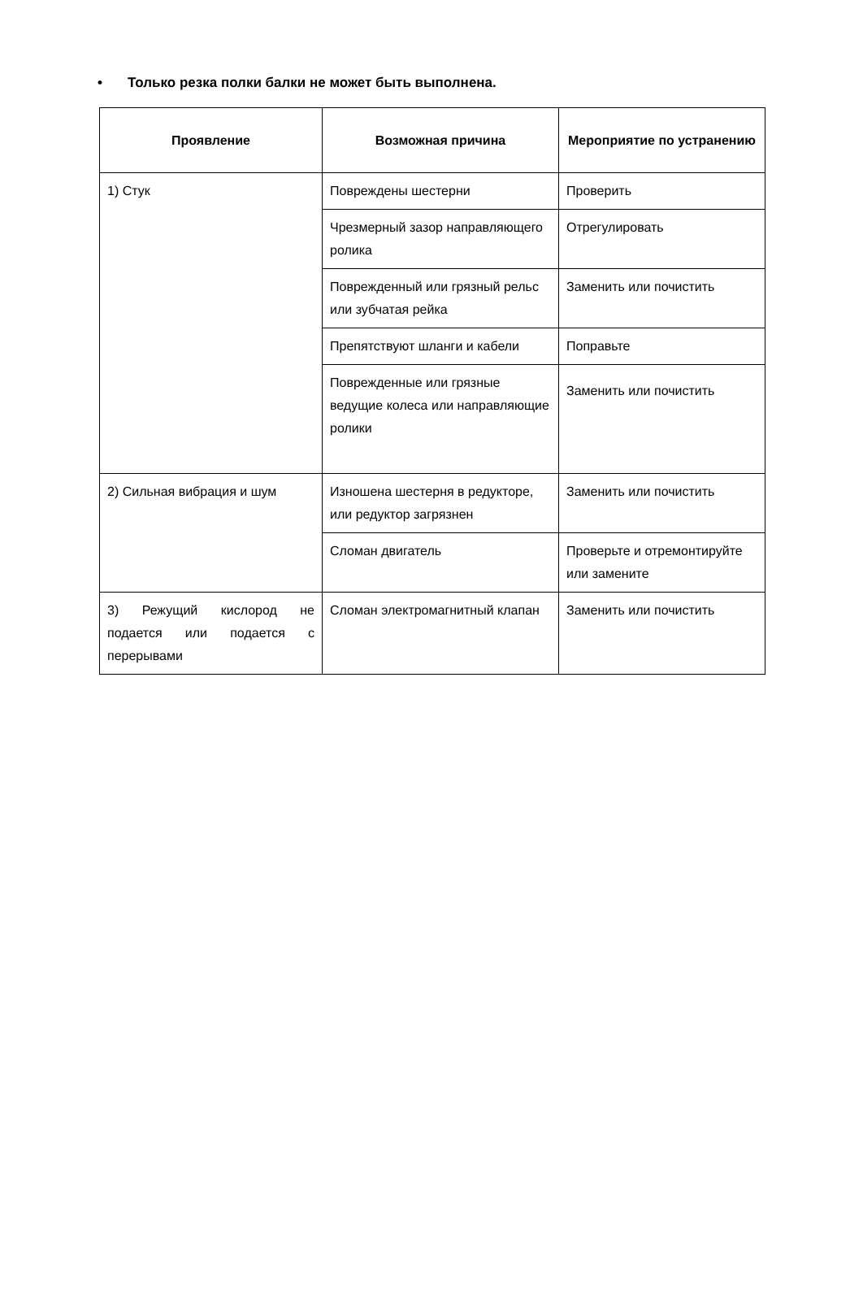• Только резка полки балки не может быть выполнена.
| Проявление | Возможная причина | Мероприятие по устранению |
| --- | --- | --- |
| 1) Стук | Повреждены шестерни | Проверить |
| | Чрезмерный зазор направляющего ролика | Отрегулировать |
| | Поврежденный или грязный рельс или зубчатая рейка | Заменить или почистить |
| | Препятствуют шланги и кабели | Поправьте |
| | Поврежденные или грязные ведущие колеса или направляющие ролики | Заменить или почистить |
| 2) Сильная вибрация и шум | Изношена шестерня в редукторе, или редуктор загрязнен | Заменить или почистить |
| | Сломан двигатель | Проверьте и отремонтируйте или замените |
| 3) Режущий кислород не подается или подается с перерывами | Сломан электромагнитный клапан | Заменить или почистить |